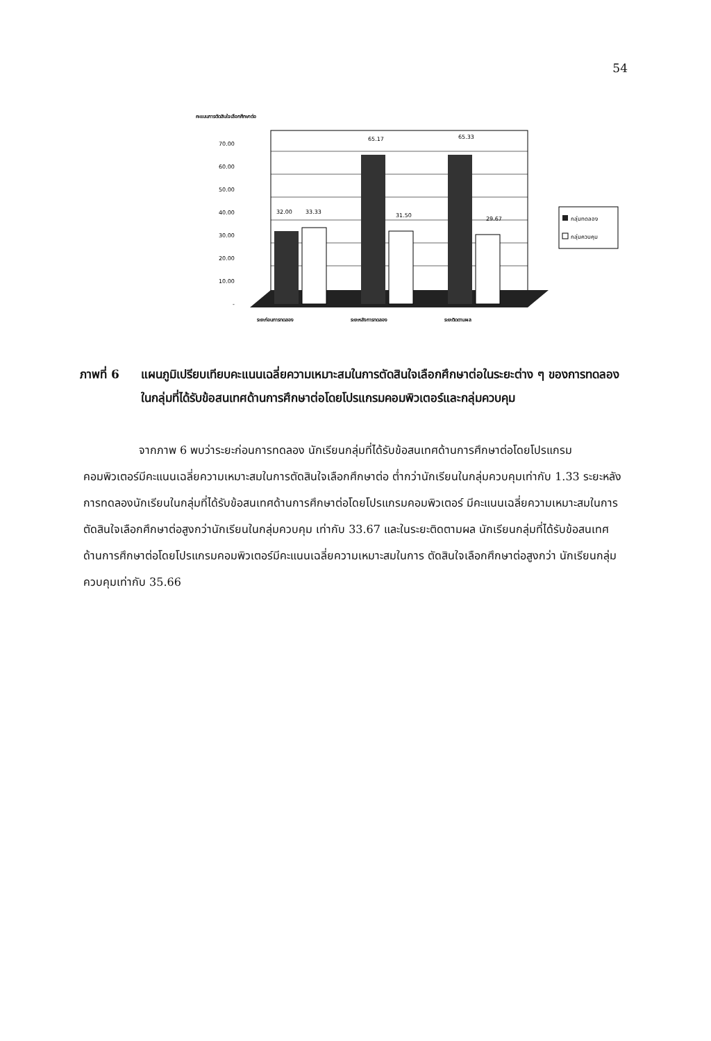54
คะแนนการตัดสินใจเลือกศึกษาต่อ
70.00
60.00
50.00
40.00
30.00
20.00
10.00
-
32.00
33.33
65.17
31.50
65.33
29.67
ระยะก่อนการทดลอง
ระยะหลังการทดลอง
ระยะติดตามผล
กลุ่มทดลอง
กลุ่มควบคุม
ภาพที่ 6 แผนภูมิเปรียบเทียบคะแนนเฉลี่ยความเหมาะสมในการตัดสินใจเลือกศึกษาต่อในระยะต่าง ๆ ของการทดลองในกลุ่มที่ได้รับข้อสนเทศด้านการศึกษาต่อโดยโปรแกรมคอมพิวเตอร์และกลุ่มควบคุม
จากภาพ 6 พบว่าระยะก่อนการทดลอง นักเรียนกลุ่มที่ได้รับข้อสนเทศด้านการศึกษาต่อโดยโปรแกรมคอมพิวเตอร์มีคะแนนเฉลี่ยความเหมาะสมในการตัดสินใจเลือกศึกษาต่อ ต่ำกว่านักเรียนในกลุ่มควบคุมเท่ากับ 1.33 ระยะหลังการทดลองนักเรียนในกลุ่มที่ได้รับข้อสนเทศด้านการศึกษาต่อโดยโปรแกรมคอมพิวเตอร์ มีคะแนนเฉลี่ยความเหมาะสมในการตัดสินใจเลือกศึกษาต่อสูงกว่านักเรียนในกลุ่มควบคุม เท่ากับ 33.67 และในระยะติดตามผล นักเรียนกลุ่มที่ได้รับข้อสนเทศด้านการศึกษาต่อโดยโปรแกรมคอมพิวเตอร์มีคะแนนเฉลี่ยความเหมาะสมในการ ตัดสินใจเลือกศึกษาต่อสูงกว่า นักเรียนกลุ่มควบคุมเท่ากับ 35.66